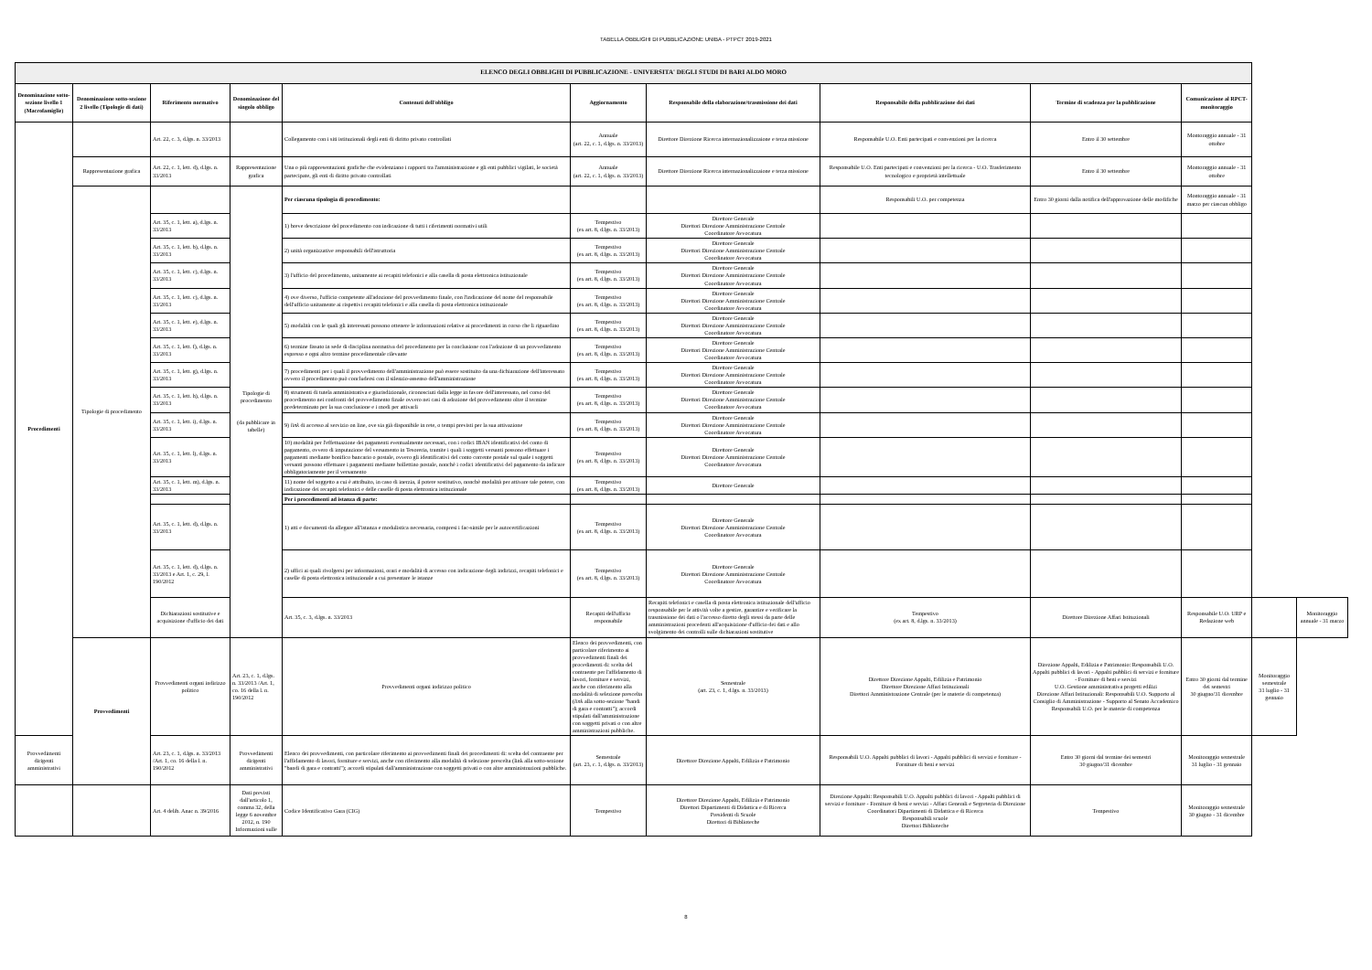TABELLA OBBLIGHI DI PUBBLICAZIONE UNIBA - PTPCT 2019-2021
| ELENCO DEGLI OBBLIGHI DI PUBBLICAZIONE - UNIVERSITA' DEGLI STUDI DI BARI ALDO MORO | | | | | | | | | | | |
| --- | --- | --- | --- | --- | --- | --- | --- | --- | --- | --- | --- |
| Denominazione sotto-sezione livello 1 (Macrofamiglie) | Denominazione sotto-sezione 2 livello (Tipologie di dati) | Riferimento normativo | Denominazione del singolo obbligo | Contenuti dell'obbligo | Aggiornamento | Responsabile della elaborazione/trasmissione dei dati | Responsabile della pubblicazione dei dati | Termine di scadenza per la pubblicazione | Comunicazione al RPCT- monitoraggio | | |
| Procedimenti | | Art. 22, c. 3, d.lgs. n. 33/2013 | | Collegamento con i siti istituzionali degli enti di diritto privato controllati | Annuale (art. 22, c. 1, d.lgs. n. 33/2013) | Direttore Direzione Ricerca internazionalizzaione e terza missione | Responsabile U.O. Enti partecipati e convenzioni per la ricerca | Entro il 30 settembre | Montoraggio annuale - 31 ottobre | | |
| | Rappresentazione grafica | Art. 22, c. 1, lett. d), d.lgs. n. 33/2013 | Rappresentazione grafica | Una o più rappresentazioni grafiche che evidenziano i rapporti tra l'amministrazione e gli enti pubblici vigilati, le società partecipate, gli enti di diritto privato controllati | Annuale (art. 22, c. 1, d.lgs. n. 33/2013) | Direttore Direzione Ricerca internazionalizzaione e terza missione | Responsabile U.O. Enti partecipati e convenzioni per la ricerca - U.O. Trasferimento tecnologico e proprietà intellettuale | Entro il 30 settembre | Montoraggio annuale - 31 ottobre | | |
| | Tipologie di procedimento | | Tipologie di procedimento (da pubblicare in tabelle) | Per ciascuna tipologia di procedimento: | | | Responsabili U.O. per competenza | Entro 30 giorni dalla notifica dell'approvazione delle modifiche | Montoraggio annuale - 31 marzo per ciascun obbligo | | |
| | | Art. 35, c. 1, lett. a), d.lgs. n. 33/2013 | | 1) breve descrizione del procedimento con indicazione di tutti i riferimenti normativi utili | Tempestivo (ex art. 8, d.lgs. n. 33/2013) | Direttore Generale Direttori Direzione Amministrazione Centrale Coordinatore Avvocatura | | | | | |
| | | Art. 35, c. 1, lett. b), d.lgs. n. 33/2013 | | 2) unità organizzative responsabili dell'istruttoria | Tempestivo (ex art. 8, d.lgs. n. 33/2013) | Direttore Generale Direttori Direzione Amministrazione Centrale Coordinatore Avvocatura | | | | | |
| | | Art. 35, c. 1, lett. c), d.lgs. n. 33/2013 | | 3) l'ufficio del procedimento, unitamente ai recapiti telefonici e alla casella di posta elettronica istituzionale | Tempestivo (ex art. 8, d.lgs. n. 33/2013) | Direttore Generale Direttori Direzione Amministrazione Centrale Coordinatore Avvocatura | | | | | |
| | | Art. 35, c. 1, lett. c), d.lgs. n. 33/2013 | | 4) ove diverso, l'ufficio competente all'adozione del provvedimento finale, con l'indicazione del nome del responsabile dell'ufficio unitamente ai rispettivi recapiti telefonici e alla casella di posta elettronica istituzionale | Tempestivo (ex art. 8, d.lgs. n. 33/2013) | Direttore Generale Direttori Direzione Amministrazione Centrale Coordinatore Avvocatura | | | | | |
| | | Art. 35, c. 1, lett. e), d.lgs. n. 33/2013 | | 5) modalità con le quali gli interessati possono ottenere le informazioni relative ai procedimenti in corso che li riguardino | Tempestivo (ex art. 8, d.lgs. n. 33/2013) | Direttore Generale Direttori Direzione Amministrazione Centrale Coordinatore Avvocatura | | | | | |
| | | Art. 35, c. 1, lett. f), d.lgs. n. 33/2013 | | 6) termine fissato in sede di disciplina normativa del procedimento per la conclusione con l'adozione di un provvedimento espresso e ogni altro termine procedimentale rilevante | Tempestivo (ex art. 8, d.lgs. n. 33/2013) | Direttore Generale Direttori Direzione Amministrazione Centrale Coordinatore Avvocatura | | | | | |
| | | Art. 35, c. 1, lett. g), d.lgs. n. 33/2013 | | 7) procedimenti per i quali il provvedimento dell'amministrazione può essere sostituito da una dichiarazione dell'interessato ovvero il procedimento può concludersi con il silenzio-assenso dell'amministrazione | Tempestivo (ex art. 8, d.lgs. n. 33/2013) | Direttore Generale Direttori Direzione Amministrazione Centrale Coordinatore Avvocatura | | | | | |
| | | Art. 35, c. 1, lett. h), d.lgs. n. 33/2013 | | 8) strumenti di tutela amministrativa e giurisdizionale, riconosciuti dalla legge in favore dell'interessato, nel corso del procedimento nei confronti del provvedimento finale ovvero nei casi di adozione del provvedimento oltre il termine predeterminato per la sua conclusione e i modi per attivarli | Tempestivo (ex art. 8, d.lgs. n. 33/2013) | Direttore Generale Direttori Direzione Amministrazione Centrale Coordinatore Avvocatura | | | | | |
| | | Art. 35, c. 1, lett. i), d.lgs. n. 33/2013 | | 9) link di accesso al servizio on line, ove sia già disponibile in rete, o tempi previsti per la sua attivazione | Tempestivo (ex art. 8, d.lgs. n. 33/2013) | Direttore Generale Direttori Direzione Amministrazione Centrale Coordinatore Avvocatura | | | | | |
| | | Art. 35, c. 1, lett. l), d.lgs. n. 33/2013 | | 10) modalità per l'effettuazione dei pagamenti eventualmente necessari, con i codici IBAN identificativi del conto di pagamento, ovvero di imputazione del versamento in Tesoreria, tramite i quali i soggetti versanti possono effettuare i pagamenti mediante bonifico bancario o postale, ovvero gli identificativi del conto corrente postale sul quale i soggetti versanti possono effettuare i pagamenti mediante bollettino postale, nonchè i codici identificativi del pagamento da indicare obbligatoriamente per il versamento | Tempestivo (ex art. 8, d.lgs. n. 33/2013) | Direttore Generale Direttori Direzione Amministrazione Centrale Coordinatore Avvocatura | | | | | |
| | | Art. 35, c. 1, lett. m), d.lgs. n. 33/2013 | | 11) nome del soggetto a cui è attribuito, in caso di inerzia, il potere sostitutivo, nonchè modalità per attivare tale potere, con indicazione dei recapiti telefonici e delle caselle di posta elettronica istituzionale | Tempestivo (ex art. 8, d.lgs. n. 33/2013) | Direttore Generale | | | | | |
| | | | | Per i procedimenti ad istanza di parte: | | | | | | | |
| | | Art. 35, c. 1, lett. d), d.lgs. n. 33/2013 | | 1) atti e documenti da allegare all'istanza e modulistica necessaria, compresi i fac-simile per le autocertificazioni | Tempestivo (ex art. 8, d.lgs. n. 33/2013) | Direttore Generale Direttori Direzione Amministrazione Centrale Coordinatore Avvocatura | | | | | |
| | | Art. 35, c. 1, lett. d), d.lgs. n. 33/2013 e Art. 1, c. 29, l. 190/2012 | | 2) uffici ai quali rivolgersi per informazioni, orari e modalità di accesso con indicazione degli indirizzi, recapiti telefonici e caselle di posta elettronica istituzionale a cui presentare le istanze | Tempestivo (ex art. 8, d.lgs. n. 33/2013) | Direttore Generale Direttori Direzione Amministrazione Centrale Coordinatore Avvocatura | | | | | |
| | | Dichiarazioni sostitutive e acquisizione d'ufficio dei dati | | Art. 35, c. 3, d.lgs. n. 33/2013 | Recapiti dell'ufficio responsabile | Recapiti telefonici e casella di posta elettronica istituzionale dell'ufficio responsabile per le attività volte a gestire, garantire e verificare la trasmissione dei dati o l'accesso diretto degli stessi da parte delle amministrazioni procedenti all'acquisizione d'ufficio dei dati e allo svolgimento dei controlli sulle dichiarazioni sostitutive | Tempestivo (ex art. 8, d.lgs. n. 33/2013) | Direttore Direzione Affari Istituzionali | Responsabile U.O. URP e Redazione web | | Monitoraggio annuale - 31 marzo |
| | Provvedimenti | Provvedimenti organi indirizzo politico | Art. 23, c. 1, d.lgs. n. 33/2013 /Art. 1, co. 16 della l. n. 190/2012 | Provvedimenti organi indirizzo politico | Elenco dei provvedimenti, con particolare riferimento ai provvedimenti finali dei procedimenti di: scelta del contraente per l'affidamento di lavori, forniture e servizi, anche con riferimento alla modalità di selezione prescelta ( link alla sotto-sezione "bandi di gara e contratti"); accordi stipulati dall'amministrazione con soggetti privati o con altre amministrazioni pubbliche. | Semestrale (art. 23, c. 1, d.lgs. n. 33/2013) | Direttore Direzione Appalti, Edilizia e Patrimonio Direttore Direzione Affari Istituzionali Direttori Amministrazione Centrale (per le materie di competenza) | Direzione Appalti, Edilizia e Patrimonio: Responsabili U.O. Appalti pubblici di lavori - Appalti pubblici di servizi e forniture - Forniture di beni e servizi U.O. Gestione amministrativa progetti edilizi Direzione Affari Istituzionali: Responsabili U.O. Supporto al Consiglio di Amministrazione - Supporto al Senato Accademico Responsabili U.O. per le materie di competenza | Entro 30 giorni dal termine dei semestri 30 giugno/31 dicembre | Monitoraggio semestrale 31 luglio - 31 gennaio | |
| Provvedimenti dirigenti amministrativi | | Art. 23, c. 1, d.lgs. n. 33/2013 /Art. 1, co. 16 della l. n. 190/2012 | Provvedimenti dirigenti amministrativi | Elenco dei provvedimenti, con particolare riferimento ai provvedimenti finali dei procedimenti di: scelta del contraente per l'affidamento di lavori, forniture e servizi, anche con riferimento alla modalità di selezione prescelta (link alla sotto-sezione "bandi di gara e contratti"); accordi stipulati dall'amministrazione con soggetti privati o con altre amministrazioni pubbliche. | Semestrale (art. 23, c. 1, d.lgs. n. 33/2013) | Direttore Direzione Appalti, Edilizia e Patrimonio | Responsabili U.O. Appalti pubblici di lavori - Appalti pubblici di servizi e forniture - Forniture di beni e servizi | Entro 30 giorni dal termine dei semestri 30 giugno/31 dicembre | Monitoraggio semestrale 31 luglio - 31 gennaio | | |
| | | Art. 4 delib. Anac n. 39/2016 | Dati previsti dall'articolo 1, comma 32, della legge 6 novembre 2012, n. 190 Informazioni sulle | Codice Identificativo Gara (CIG) | Tempestivo | Direttore Direzione Appalti, Edilizia e Patrimonio Direttori Dipartimenti di Didattica e di Ricerca Presidenti di Scuole Direttori di Biblioteche | Direzione Appalti: Responsabili U.O. Appalti pubblici di lavori - Appalti pubblici di servizi e forniture - Forniture di beni e servizi - Affari Generali e Segreteria di Direzione Coordinatori Dipartimenti di Didattica e di Ricerca Responsabili scuole Direttori Biblioteche | Tempestivo | Monitoraggio semestrale 30 giugno - 31 dicembre | | |
8